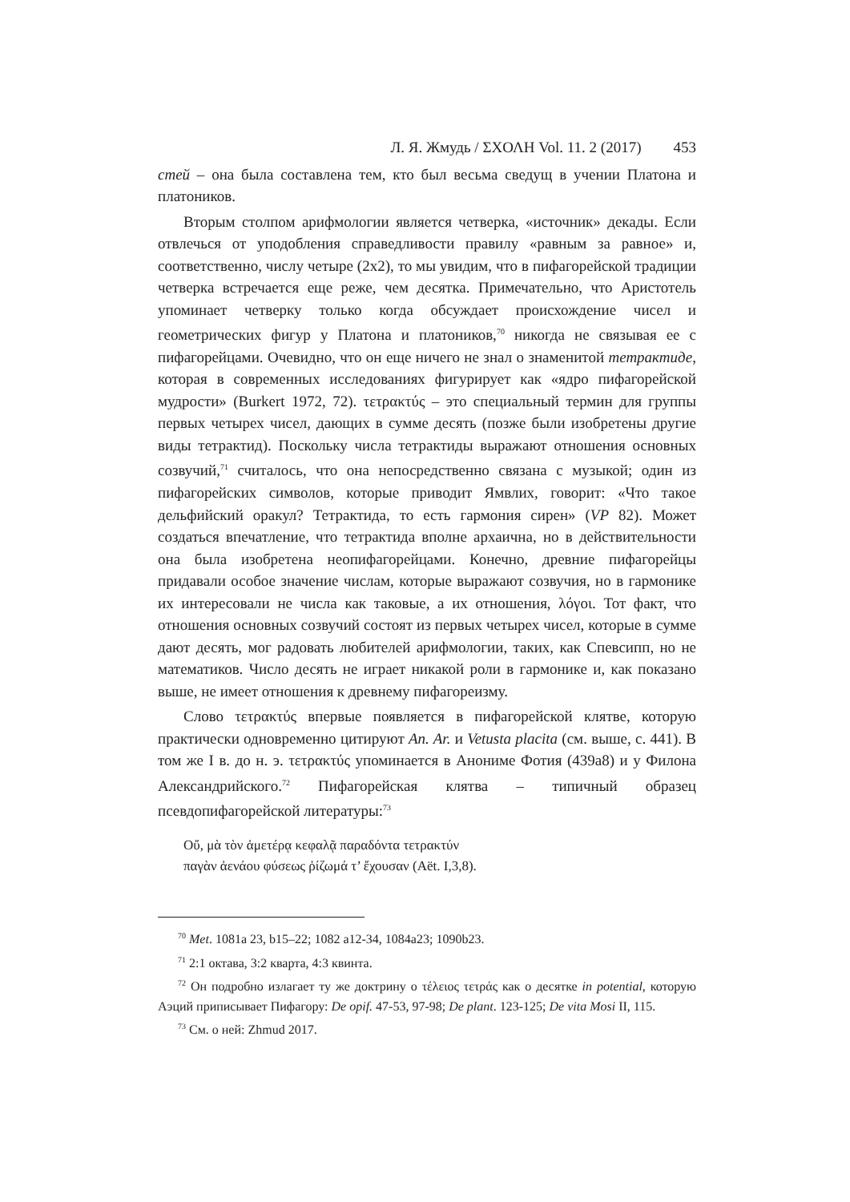Л. Я. Жмудь / ΣΧΟΛΗ Vol. 11. 2 (2017) 453
стей – она была составлена тем, кто был весьма сведущ в учении Платона и платоников.
Вторым столпом арифмологии является четверка, «источник» декады. Если отвлечься от уподобления справедливости правилу «равным за равное» и, соответственно, числу четыре (2х2), то мы увидим, что в пифагорейской традиции четверка встречается еще реже, чем десятка. Примечательно, что Аристотель упоминает четверку только когда обсуждает происхождение чисел и геометрических фигур у Платона и платоников,<sup>70</sup> никогда не связывая ее с пифагорейцами. Очевидно, что он еще ничего не знал о знаменитой тетрактиде, которая в современных исследованиях фигурирует как «ядро пифагорейской мудрости» (Burkert 1972, 72). τετρακτύς – это специальный термин для группы первых четырех чисел, дающих в сумме десять (позже были изобретены другие виды тетрактид). Поскольку числа тетрактиды выражают отношения основных созвучий,<sup>71</sup> считалось, что она непосредственно связана с музыкой; один из пифагорейских символов, которые приводит Ямвлих, говорит: «Что такое дельфийский оракул? Тетрактида, то есть гармония сирен» (VP 82). Может создаться впечатление, что тетрактида вполне архаична, но в действительности она была изобретена неопифагорейцами. Конечно, древние пифагорейцы придавали особое значение числам, которые выражают созвучия, но в гармонике их интересовали не числа как таковые, а их отношения, λόγοι. Тот факт, что отношения основных созвучий состоят из первых четырех чисел, которые в сумме дают десять, мог радовать любителей арифмологии, таких, как Спевсипп, но не математиков. Число десять не играет никакой роли в гармонике и, как показано выше, не имеет отношения к древнему пифагореизму.
Слово τετρακτύς впервые появляется в пифагорейской клятве, которую практически одновременно цитируют An. Ar. и Vetusta placita (см. выше, с. 441). В том же I в. до н. э. τετρακτύς упоминается в Анониме Фотия (439а8) и у Филона Александрийского.<sup>72</sup> Пифагорейская клятва – типичный образец псевдопифагорейской литературы:<sup>73</sup>
Οὔ, μὰ τὸν ἁμετέρᾳ κεφαλᾷ παραδόντα τετρακτύν
παγὰν ἀενάου φύσεως ῥίζωμά τ’ ἔχουσαν (Aët. I,3,8).
<sup>70</sup> Met. 1081a 23, b15–22; 1082 a12-34, 1084a23; 1090b23.
<sup>71</sup> 2:1 октава, 3:2 кварта, 4:3 квинта.
<sup>72</sup> Он подробно излагает ту же доктрину о τέλειος τετράς как о десятке in potential, которую Аэций приписывает Пифагору: De opif. 47-53, 97-98; De plant. 123-125; De vita Mosi II, 115.
<sup>73</sup> См. о ней: Zhmud 2017.